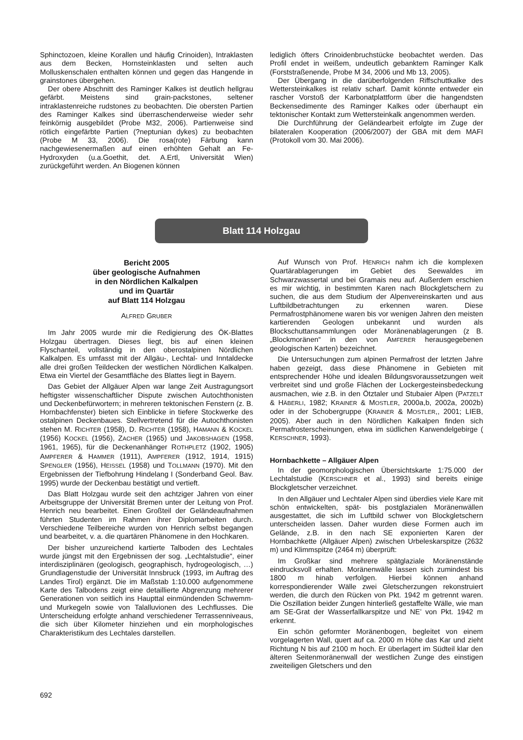Sphinctozoen, kleine Korallen und häufig Crinoiden), Intraklasten aus dem Becken, Hornsteinklasten und selten auch Molluskenschalen enthalten können und gegen das Hangende in grainstones übergehen.
Der obere Abschnitt des Raminger Kalkes ist deutlich hellgrau gefärbt. Meistens sind grain-packstones, seltener intraklastenreiche rudstones zu beobachten. Die obersten Partien des Raminger Kalkes sind überraschenderweise wieder sehr feinkörnig ausgebildet (Probe M32, 2006). Partienweise sind rötlich eingefärbte Partien (?neptunian dykes) zu beobachten (Probe M 33, 2006). Die rosa(rote) Färbung kann nachgewiesenermaßen auf einen erhöhten Gehalt an Fe-Hydroxyden (u.a.Goethit, det. A.Ertl, Universität Wien) zurückgeführt werden. An Biogenen können
lediglich öfters Crinoidenbruchstücke beobachtet werden. Das Profil endet in weißem, undeutlich gebanktem Raminger Kalk (Forststraßenende, Probe M 34, 2006 und Mb 13, 2005).
Der Übergang in die darüberfolgenden Riffschuttkalke des Wettersteinkalkes ist relativ scharf. Damit könnte entweder ein rascher Vorstoß der Karbonatplattform über die hangendsten Beckensedimente des Raminger Kalkes oder überhaupt ein tektonischer Kontakt zum Wettersteinkalk angenommen werden.
Die Durchführung der Geländearbeit erfolgte im Zuge der bilateralen Kooperation (2006/2007) der GBA mit dem MAFI (Protokoll vom 30. Mai 2006).
Blatt 114 Holzgau
Bericht 2005
über geologische Aufnahmen
in den Nördlichen Kalkalpen
und im Quartär
auf Blatt 114 Holzgau
ALFRED GRUBER
Im Jahr 2005 wurde mir die Redigierung des ÖK-Blattes Holzgau übertragen. Dieses liegt, bis auf einen kleinen Flyschanteil, vollständig in den oberostalpinen Nördlichen Kalkalpen. Es umfasst mit der Allgäu-, Lechtal- und Inntaldecke alle drei großen Teildecken der westlichen Nördlichen Kalkalpen. Etwa ein Viertel der Gesamtfläche des Blattes liegt in Bayern.
Das Gebiet der Allgäuer Alpen war lange Zeit Austragungsort heftigster wissenschaftlicher Dispute zwischen Autochthonisten und Deckenbefürwortern; in mehreren tektonischen Fenstern (z. B. Hornbachfenster) bieten sich Einblicke in tiefere Stockwerke des ostalpinen Deckenbaues. Stellvertretend für die Autochthonisten stehen M. RICHTER (1958), D. RICHTER (1958), HAMANN & KOCKEL (1956) KOCKEL (1956), ZACHER (1965) und JAKOBSHAGEN (1958, 1961, 1965), für die Deckenanhänger ROTHPLETZ (1902, 1905) AMPFERER & HAMMER (1911), AMPFERER (1912, 1914, 1915) SPENGLER (1956), HEISSEL (1958) und TOLLMANN (1970). Mit den Ergebnissen der Tiefbohrung Hindelang I (Sonderband Geol. Bav. 1995) wurde der Deckenbau bestätigt und vertieft.
Das Blatt Holzgau wurde seit den achtziger Jahren von einer Arbeitsgruppe der Universität Bremen unter der Leitung von Prof. Henrich neu bearbeitet. Einen Großteil der Geländeaufnahmen führten Studenten im Rahmen ihrer Diplomarbeiten durch. Verschiedene Teilbereiche wurden von Henrich selbst begangen und bearbeitet, v. a. die quartären Phänomene in den Hochkaren.
Der bisher unzureichend kartierte Talboden des Lechtales wurde jüngst mit den Ergebnissen der sog. „Lechtalstudie“, einer interdisziplinären (geologisch, geographisch, hydrogeologisch, …) Grundlagenstudie der Universität Innsbruck (1993, im Auftrag des Landes Tirol) ergänzt. Die im Maßstab 1:10.000 aufgenommene Karte des Talbodens zeigt eine detaillierte Abgrenzung mehrerer Generationen von seitlich ins Haupttal einmündenden Schwemm- und Murkegeln sowie von Talalluvionen des Lechflusses. Die Unterscheidung erfolgte anhand verschiedener Terrassenniveaus, die sich über Kilometer hinziehen und ein morphologisches Charakteristikum des Lechtales darstellen.
Auf Wunsch von Prof. HENRICH nahm ich die komplexen Quartärablagerungen im Gebiet des Seewaldes im Schwarzwassertal und bei Gramais neu auf. Außerdem erschien es mir wichtig, in bestimmten Karen nach Blockgletschern zu suchen, die aus dem Studium der Alpenvereinskarten und aus Luftbildbetrachtungen zu erkennen waren. Diese Permafrostphänomene waren bis vor wenigen Jahren den meisten kartierenden Geologen unbekannt und wurden als Blockschuttansammlungen oder Moränenablagerungen (z B. „Blockmoränen“ in den von AMFERER herausgegebenen geologischen Karten) bezeichnet.
Die Untersuchungen zum alpinen Permafrost der letzten Jahre haben gezeigt, dass diese Phänomene in Gebieten mit entsprechender Höhe und idealen Bildungsvoraussetzungen weit verbreitet sind und große Flächen der Lockergesteinsbedeckung ausmachen, wie z.B. in den Ötztaler und Stubaier Alpen (PATZELT & HÄBERLI, 1982; KRAINER & MOSTLER, 2000a,b, 2002a, 2002b) oder in der Schobergruppe (KRAINER & MOSTLER,, 2001; LIEB, 2005). Aber auch in den Nördlichen Kalkalpen finden sich Permafrosterscheinungen, etwa im südlichen Karwendelgebirge ( KERSCHNER, 1993).
Hornbachkette – Allgäuer Alpen
In der geomorphologischen Übersichtskarte 1:75.000 der Lechtalstudie (KERSCHNER et al., 1993) sind bereits einige Blockgletscher verzeichnet.
In den Allgäuer und Lechtaler Alpen sind überdies viele Kare mit schön entwickelten, spät- bis postglazialen Moränenwällen ausgestattet, die sich im Luftbild schwer von Blockgletschern unterscheiden lassen. Daher wurden diese Formen auch im Gelände, z.B. in den nach SE exponierten Karen der Hornbachkette (Allgäuer Alpen) zwischen Urbeleskarspitze (2632 m) und Klimmspitze (2464 m) überprüft:
Im Großkar sind mehrere spätglaziale Moränenstände eindrucksvoll erhalten. Moränenwälle lassen sich zumindest bis 1800 m hinab verfolgen. Hierbei können anhand korrespondierender Wälle zwei Gletscherzungen rekonstruiert werden, die durch den Rücken von Pkt. 1942 m getrennt waren. Die Oszillation beider Zungen hinterließ gestaffelte Wälle, wie man am SE-Grat der Wasserfallkarspitze und NE’ von Pkt. 1942 m erkennt.
Ein schön geformter Moränenbogen, begleitet von einem vorgelagerten Wall, quert auf ca. 2000 m Höhe das Kar und zieht Richtung N bis auf 2100 m hoch. Er überlagert im Südteil klar den älteren Seitenmoränenwall der westlichen Zunge des einstigen zweiteiligen Gletschers und den
692